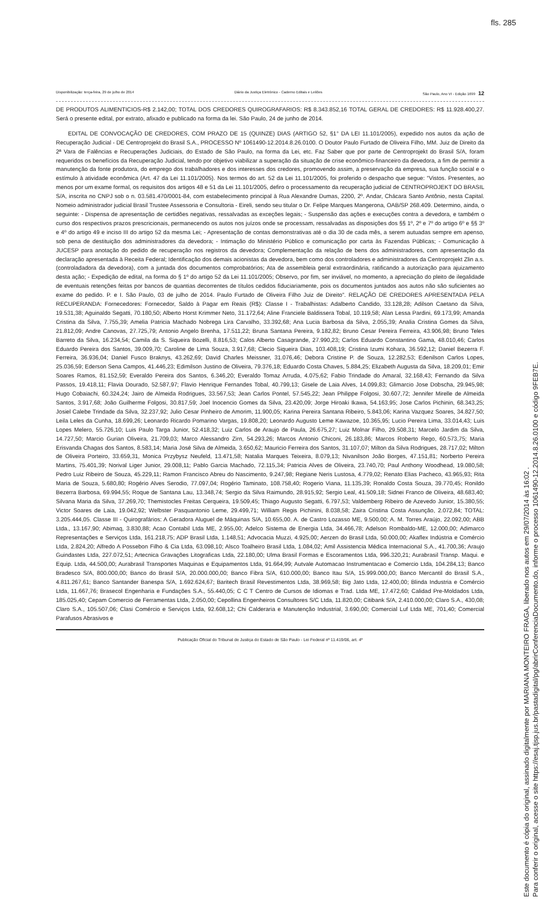fls. 285
Disponibilização: terça-feira, 29 de julho de 2014 Diário da Justiça Eletrônico - Caderno Editais e Leilões São Paulo, Ano VI - Edição 1699 12
DE PRODUTOS ALIMENTICIOS-R$ 2.142,00; TOTAL DOS CREDORES QUIROGRAFARIOS: R$ 8.343.852,16 TOTAL GERAL DE CREDORES: R$ 11.928.400,27. Será o presente edital, por extrato, afixado e publicado na forma da lei. São Paulo, 24 de junho de 2014.
EDITAL DE CONVOCAÇÃO DE CREDORES, COM PRAZO DE 15 (QUINZE) DIAS (ARTIGO 52, §1° DA LEI 11.101/2005), expedido nos autos da ação de Recuperação Judicial - DE Centroprojekt do Brasil S.A., PROCESSO Nº 1061490-12.2014.8.26.0100. O Doutor Paulo Furtado de Oliveira Filho, MM. Juiz de Direito da 2ª Vara de Falências e Recuperações Judiciais, do Estado de São Paulo, na forma da Lei, etc. Faz Saber que por parte de Centroprojekt do Brasil S/A, foram requeridos os benefícios da Recuperação Judicial, tendo por objetivo viabilizar a superação da situação de crise econômico-financeiro da devedora, a fim de permitir a manutenção da fonte produtora, do emprego dos trabalhadores e dos interesses dos credores, promovendo assim, a preservação da empresa, sua função social e o estímulo à atividade econômica (Art. 47 da Lei 11.101/2005). Nos termos do art. 52 da Lei 11.101/2005, foi proferido o despacho que segue: "Vistos. Presentes, ao menos por um exame formal, os requisitos dos artigos 48 e 51 da Lei 11.101/2005, defiro o processamento da recuperação judicial de CENTROPROJEKT DO BRASIL S/A, inscrita no CNPJ sob o n. 03.581.470/0001-84, com estabelecimento principal à Rua Alexandre Dumas, 2200, 2º. Andar, Chácara Santo Antônio, nesta Capital. Nomeio administrador judicial Brasil Trustee Assessoria e Consultoria - Eireli, sendo seu titular o Dr. Felipe Marques Mangerona, OAB/SP 268.409. Determino, ainda, o seguinte: - Dispensa de apresentação de certidões negativas, ressalvadas as exceções legais; - Suspensão das ações e execuções contra a devedora, e também o curso dos respectivos prazos prescricionais, permanecendo os autos nos juízos onde se processam, ressalvadas as disposições dos §§ 1º, 2º e 7º do artigo 6º e §§ 3º e 4º do artigo 49 e inciso III do artigo 52 da mesma Lei; - Apresentação de contas demonstrativas até o dia 30 de cada mês, a serem autuadas sempre em apenso, sob pena de destituição dos administradores da devedora; - Intimação do Ministério Público e comunicação por carta às Fazendas Públicas; - Comunicação à JUCESP para anotação do pedido de recuperação nos registros da devedora; Complementação da relação de bens dos administradores, com apresentação da declaração apresentada à Receita Federal; Identificação dos demais acionistas da devedora, bem como dos controladores e administradores da Centroprojekt Zlin a.s. (controladadora da devedora), com a juntada dos documentos comprobatórios; Ata de assembleia geral extraordinária, ratificando a autorização para ajuizamento desta ação; - Expedição de edital, na forma do § 1º do artigo 52 da Lei 11.101/2005; Observo, por fim, ser inviável, no momento, a apreciação do pleito de ilegalidade de eventuais retenções feitas por bancos de quantias decorrentes de títulos cedidos fiduciariamente, pois os documentos juntados aos autos não são suficientes ao exame do pedido. P. e I. São Paulo, 03 de julho de 2014. Paulo Furtado de Oliveira Filho Juiz de Direito". RELAÇÃO DE CREDORES APRESENTADA PELA RECUPERANDA: Fornecedores: Fornecedor, Saldo à Pagar em Reais (R$): Classe I - Trabalhistas: Adalberto Candido, 33.128,28; Adilson Caetano da Silva, 19.531,38; Aguinaldo Segatti, 70.180,50; Alberto Horst Krimmer Neto, 31.172,64; Aline Franciele Baldissera Tobal, 10.119,58; Alan Lessa Pardini, 69.173,99; Amanda Cristina da Silva, 7.755,39; Amelia Patricia Machado Nobrega Lira Carvalho, 33.392,68; Ana Lucia Barbosa da Silva, 2.055,39; Analia Cristina Gomes da Silva, 21.812,09; Andre Canovas, 27.725,79; Antonio Angelo Brenha, 17.511,22; Bruna Santana Pereira, 9.182,82; Bruno Cesar Pereira Ferreira, 43.906,98; Bruno Teles Barreto da Silva, 16.234,54; Camila da S. Siqueira Bozelli, 8.816,53; Calos Alberto Casagrande, 27.990,23; Carlos Eduardo Constantino Gama, 48.010,46; Carlos Eduardo Pereira dos Santos, 39.009,70; Caroline de Lima Souza, 3.917,68; Clecio Siqueira Dias, 103.408,19; Cristina Izumi Kohara, 36.592,12; Daniel Bezerra F. Ferreira, 36.936,04; Daniel Fusco Braknys, 43.262,69; David Charles Meissner, 31.076,46; Debora Cristine P. de Souza, 12.282,53; Edenilson Carlos Lopes, 25.036,59; Ederson Sena Campos, 41.446,23; Edimilson Justino de Oliveira, 79.376,18; Eduardo Costa Chaves, 5.884,25; Elizabeth Augusta da Silva, 18.209,01; Emir Soares Ramos, 81.152,59; Everaldo Pereira dos Santos, 6.346,20; Everaldo Tomaz Arruda, 4.075,62; Fabio Trindade do Amaral, 32.168,43; Fernando da Silva Passos, 19.418,11; Flavia Dourado, 52.587,97; Flavio Henrique Fernandes Tobal, 40.799,13; Gisele de Laia Alves, 14.099,83; Glimarcio Jose Dobscha, 29.945,98; Hugo Cobaiachi, 60.324,24; Jairo de Almeida Rodrigues, 33.567,53; Jean Carlos Pontel, 57.545,22; Jean Philippe Folgosi, 30.607,72; Jennifer Mirelle de Almeida Santos, 3.917,68; João Guilherme Folgosi, 30.817,59; Joel Inocencio Gomes da Silva, 23.420,09; Jorge Hiroaki Ikawa, 54.163,95; Jose Carlos Pichinin, 68.343,25; Josiel Calebe Trindade da Silva, 32.237,92; Julio Cesar Pinheiro de Amorim, 11.900,05; Karina Pereira Santana Ribeiro, 5.843,06; Karina Vazquez Soares, 34.827,50; Leila Leles da Cunha, 18.699,26; Leonardo Ricardo Pomarino Vargas, 19.808,20; Leonardo Augusto Leme Kawazoe, 10.365,95; Lucio Pereira Lima, 33.014,43; Luis Lopes Melero, 55.726,10; Luis Paulo Targa Junior, 52.418,32; Luiz Carlos de Araujo de Paula, 26.675,27; Luiz Molnar Filho, 29.508,31; Marcelo Jardim da Silva, 14.727,50; Marcio Gurian Oliveira, 21.709,03; Marco Alessandro Zirn, 54.293,26; Marcos Antonio Chiconi, 26.183,86; Marcos Roberto Rego, 60.573,75; Maria Erisvanda Chagas dos Santos, 8.583,14; Maria José Silva de Almeida, 3.650,62; Mauricio Ferreira dos Santos, 31.107,07; Milton da Silva Rodrigues, 28.717,02; Milton de Oliveira Porteiro, 33.659,31, Monica Przybysz Neufeld, 13.471,58; Natalia Marques Teixeira, 8.079,13; Nivanilson João Borges, 47.151,81; Norberto Pereira Martins, 75.401,39; Norival Liger Junior, 29.008,11; Pablo Garcia Machado, 72.115,34; Patricia Alves de Oliveira, 23.740,70; Paul Anthony Woodhead, 19.080,58; Pedro Luiz Ribeiro de Souza, 45.229,11; Ramon Francisco Abreu do Nascimento, 9.247,98; Regiane Neris Lustosa, 4.779,02; Renato Elias Pacheco, 43.965,93; Rita Maria de Souza, 5.680,80; Rogério Alves Serodio, 77.097,04; Rogério Taminato, 108.758,40; Rogerio Viana, 11.135,39; Ronaldo Costa Souza, 39.770,45; Ronildo Bezerra Barbosa, 69.994,55; Roque de Santana Lau, 13.348,74; Sergio da Silva Raimundo, 28.915,92; Sergio Leal, 41.509,18; Sidnei Franco de Oliveira, 48.683,40; Silvana Maria da Silva, 37.269,70; Themistocles Freitas Cerqueira, 19.509,45; Thiago Augusto Segatti, 6.797,53; Valdemberg Ribeiro de Azevedo Junior, 15.380,55; Victor Soares de Laia, 19.042,92; Welbster Pasquantonio Leme, 29.499,71; William Regis Pichinini, 8.038,58; Zaira Cristina Costa Assunção, 2.072,84; TOTAL: 3.205.444,05. Classe III - Quirografários: A Geradora Aluguel de Máquinas S/A, 10.655,00. A. de Castro Lozasso ME, 9.500,00; A. M. Torres Araújo, 22.092,00; ABB Ltda., 13.167,90; Abimaq, 3.830,88; Acao Contabil Ltda ME, 2.955,00; Adelco Sistema de Energia Ltda, 34.466,78; Adelson Rombaldo-ME, 12.000,00; Adimarco Representações e Serviços Ltda, 161.218,75; ADP Brasil Ltda, 1.148,51; Advocacia Muzzi, 4.925,00; Aerzen do Brasil Ltda, 50.000,00; Akaflex Indústria e Comércio Ltda, 2.824,20; Alfredo A Possebon Filho & Cia Ltda, 63.098,10; Alsco Toalheiro Brasil Ltda, 1.084,02; Amil Assistencia Médica Internacional S.A., 41.700,36; Araujo Guindastes Ltda, 227.072,51; Artecnica Gravações Litograficas Ltda, 22.180,00; Ulma Brasil Formas e Escoramentos Ltda, 996.320,21; Aurabrasil Transp. Maqui. e Equip. Ltda, 44.500,00; Aurabrasil Transportes Maquinas e Equipamentos Ltda, 91.664,99; Autvale Automacao Instrumentacao e Comercio Ltda, 104.284,13; Banco Bradesco S/A, 800.000,00; Banco do Brasil S/A, 20.000.000,00; Banco Fibra S/A, 610.000,00; Banco Itau S/A, 15.999.000,00; Banco Mercantil do Brasil S.A., 4.811.267,61; Banco Santander Banespa S/A, 1.692.624,67; Baritech Brasil Revestimentos Ltda, 38.969,58; Big Jato Ltda, 12.400,00; Blinda Industria e Comércio Ltda, 11.667,76; Brasecol Engenharia e Fundações S.A., 55.440,05; C C T Centro de Cursos de Idiomas e Trad. Ltda ME, 17.472,60; Calidad Pre-Moldados Ltda, 185.025,40; Cepam Comercio de Ferramentas Ltda, 2.050,00; Cepollina Engenheiros Consultores S/C Ltda, 11.820,00; Citibank S/A, 2.410.000,00; Claro S.A., 430,08; Claro S.A., 105.507,06; Clasi Comércio e Serviços Ltda, 92.608,12; Chi Calderaria e Manutenção Industrial, 3.690,00; Comercial Luf Ltda ME, 701,40; Comercial Parafusos Abrasivos e
Publicação Oficial do Tribunal de Justiça do Estado de São Paulo - Lei Federal nº 11.419/06, art. 4º
Este documento é cópia do original, assinado digitalmente por MARIANA MONTEIRO FRAGA, liberado nos autos em 29/07/2014 às 16:02 .
Para conferir o original, acesse o site https://esaj.tjsp.jus.br/pastadigital/pg/abrirConferenciaDocumento.do, informe o processo 1061490-12.2014.8.26.0100 e código 9FEB7E.